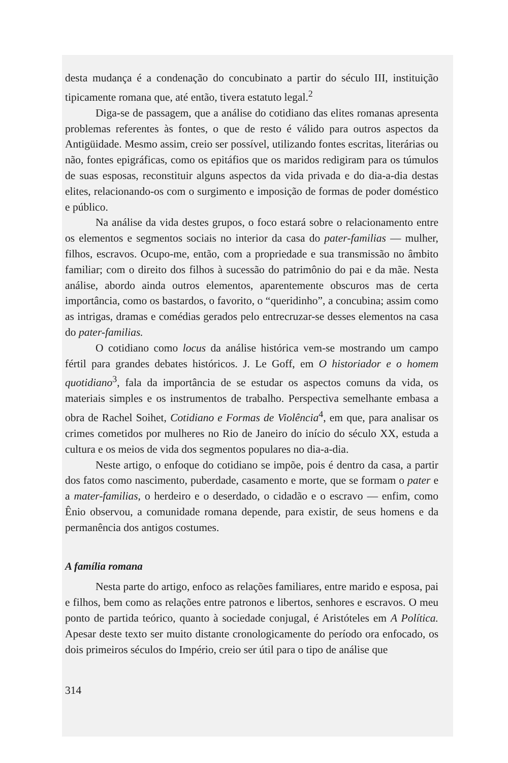desta mudança é a condenação do concubinato a partir do século III, instituição tipicamente romana que, até então, tivera estatuto legal.<sup>2</sup>
Diga-se de passagem, que a análise do cotidiano das elites romanas apresenta problemas referentes às fontes, o que de resto é válido para outros aspectos da Antigüidade. Mesmo assim, creio ser possível, utilizando fontes escritas, literárias ou não, fontes epigráficas, como os epitáfios que os maridos redigiram para os túmulos de suas esposas, reconstituir alguns aspectos da vida privada e do dia-a-dia destas elites, relacionando-os com o surgimento e imposição de formas de poder doméstico e público.
Na análise da vida destes grupos, o foco estará sobre o relacionamento entre os elementos e segmentos sociais no interior da casa do pater-familias — mulher, filhos, escravos. Ocupo-me, então, com a propriedade e sua transmissão no âmbito familiar; com o direito dos filhos à sucessão do patrimônio do pai e da mãe. Nesta análise, abordo ainda outros elementos, aparentemente obscuros mas de certa importância, como os bastardos, o favorito, o “queridinho”, a concubina; assim como as intrigas, dramas e comédias gerados pelo entrecruzar-se desses elementos na casa do pater-familias.
O cotidiano como locus da análise histórica vem-se mostrando um campo fértil para grandes debates históricos. J. Le Goff, em O historiador e o homem quotidiano<sup>3</sup>, fala da importância de se estudar os aspectos comuns da vida, os materiais simples e os instrumentos de trabalho. Perspectiva semelhante embasa a obra de Rachel Soihet, Cotidiano e Formas de Violência<sup>4</sup>, em que, para analisar os crimes cometidos por mulheres no Rio de Janeiro do início do século XX, estuda a cultura e os meios de vida dos segmentos populares no dia-a-dia.
Neste artigo, o enfoque do cotidiano se impõe, pois é dentro da casa, a partir dos fatos como nascimento, puberdade, casamento e morte, que se formam o pater e a mater-familias, o herdeiro e o deserdado, o cidadão e o escravo — enfim, como Ênio observou, a comunidade romana depende, para existir, de seus homens e da permanência dos antigos costumes.
A família romana
Nesta parte do artigo, enfoco as relações familiares, entre marido e esposa, pai e filhos, bem como as relações entre patronos e libertos, senhores e escravos. O meu ponto de partida teórico, quanto à sociedade conjugal, é Aristóteles em A Política. Apesar deste texto ser muito distante cronologicamente do período ora enfocado, os dois primeiros séculos do Império, creio ser útil para o tipo de análise que
314